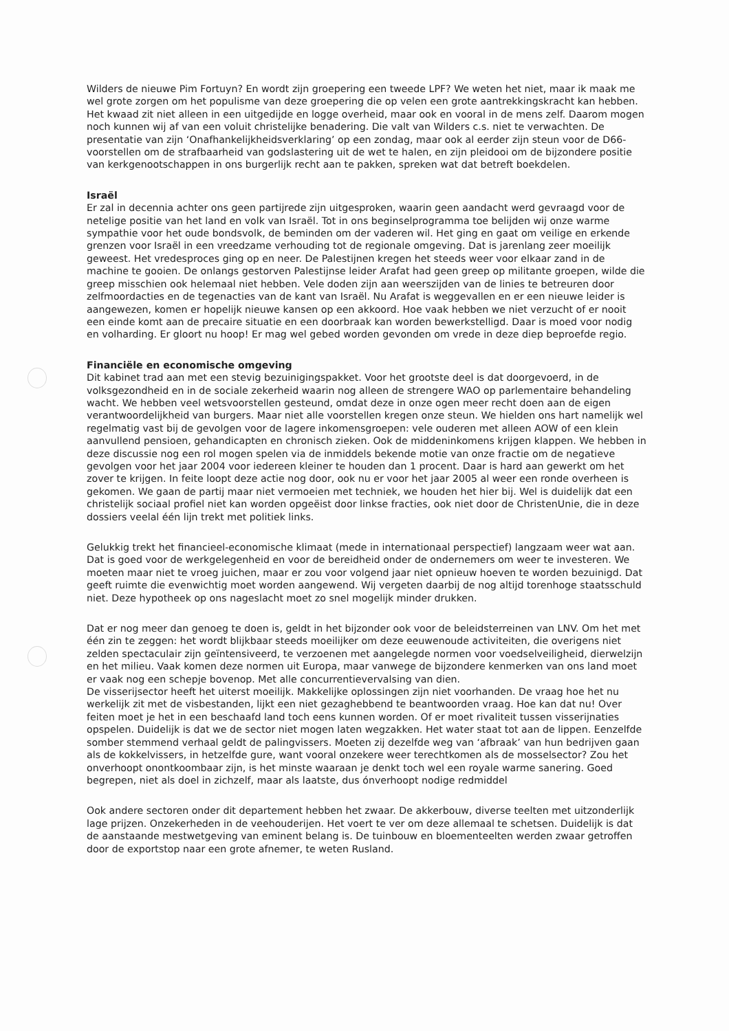Wilders de nieuwe Pim Fortuyn? En wordt zijn groepering een tweede LPF? We weten het niet, maar ik maak me wel grote zorgen om het populisme van deze groepering die op velen een grote aantrekkingskracht kan hebben.
Het kwaad zit niet alleen in een uitgedijde en logge overheid, maar ook en vooral in de mens zelf. Daarom mogen noch kunnen wij af van een voluit christelijke benadering. Die valt van Wilders c.s. niet te verwachten. De presentatie van zijn ‘Onafhankelijkheidsverklaring’ op een zondag, maar ook al eerder zijn steun voor de D66-voorstellen om de strafbaarheid van godslastering uit de wet te halen, en zijn pleidooi om de bijzondere positie van kerkgenootschappen in ons burgerlijk recht aan te pakken, spreken wat dat betreft boekdelen.
Israël
Er zal in decennia achter ons geen partijrede zijn uitgesproken, waarin geen aandacht werd gevraagd voor de netelige positie van het land en volk van Israël. Tot in ons beginselprogramma toe belijden wij onze warme sympathie voor het oude bondsvolk, de beminden om der vaderen wil. Het ging en gaat om veilige en erkende grenzen voor Israël in een vreedzame verhouding tot de regionale omgeving. Dat is jarenlang zeer moeilijk geweest. Het vredesproces ging op en neer. De Palestijnen kregen het steeds weer voor elkaar zand in de machine te gooien. De onlangs gestorven Palestijnse leider Arafat had geen greep op militante groepen, wilde die greep misschien ook helemaal niet hebben. Vele doden zijn aan weerszijden van de linies te betreuren door zelfmoordacties en de tegenacties van de kant van Israël. Nu Arafat is weggevallen en er een nieuwe leider is aangewezen, komen er hopelijk nieuwe kansen op een akkoord. Hoe vaak hebben we niet verzucht of er nooit een einde komt aan de precaire situatie en een doorbraak kan worden bewerkstelligd. Daar is moed voor nodig en volharding. Er gloort nu hoop! Er mag wel gebed worden gevonden om vrede in deze diep beproefde regio.
Financiële en economische omgeving
Dit kabinet trad aan met een stevig bezuinigingspakket. Voor het grootste deel is dat doorgevoerd, in de volksgezondheid en in de sociale zekerheid waarin nog alleen de strengere WAO op parlementaire behandeling wacht. We hebben veel wetsvoorstellen gesteund, omdat deze in onze ogen meer recht doen aan de eigen verantwoordelijkheid van burgers. Maar niet alle voorstellen kregen onze steun. We hielden ons hart namelijk wel regelmatig vast bij de gevolgen voor de lagere inkomensgroepen: vele ouderen met alleen AOW of een klein aanvullend pensioen, gehandicapten en chronisch zieken. Ook de middeninkomens krijgen klappen. We hebben in deze discussie nog een rol mogen spelen via de inmiddels bekende motie van onze fractie om de negatieve gevolgen voor het jaar 2004 voor iedereen kleiner te houden dan 1 procent. Daar is hard aan gewerkt om het zover te krijgen. In feite loopt deze actie nog door, ook nu er voor het jaar 2005 al weer een ronde overheen is gekomen. We gaan de partij maar niet vermoeien met techniek, we houden het hier bij. Wel is duidelijk dat een christelijk sociaal profiel niet kan worden opgeëist door linkse fracties, ook niet door de ChristenUnie, die in deze dossiers veelal één lijn trekt met politiek links.
Gelukkig trekt het financieel-economische klimaat (mede in internationaal perspectief) langzaam weer wat aan. Dat is goed voor de werkgelegenheid en voor de bereidheid onder de ondernemers om weer te investeren. We moeten maar niet te vroeg juichen, maar er zou voor volgend jaar niet opnieuw hoeven te worden bezuinigd. Dat geeft ruimte die evenwichtig moet worden aangewend. Wij vergeten daarbij de nog altijd torenhoge staatsschuld niet. Deze hypotheek op ons nageslacht moet zo snel mogelijk minder drukken.
Dat er nog meer dan genoeg te doen is, geldt in het bijzonder ook voor de beleidsterreinen van LNV. Om het met één zin te zeggen: het wordt blijkbaar steeds moeilijker om deze eeuwenoude activiteiten, die overigens niet zelden spectaculair zijn geïntensiveerd, te verzoenen met aangelegde normen voor voedselveiligheid, dierwelzijn en het milieu. Vaak komen deze normen uit Europa, maar vanwege de bijzondere kenmerken van ons land moet er vaak nog een schepje bovenop. Met alle concurrentievervalsing van dien.
De visserijsector heeft het uiterst moeilijk. Makkelijke oplossingen zijn niet voorhanden. De vraag hoe het nu werkelijk zit met de visbestanden, lijkt een niet gezaghebbend te beantwoorden vraag. Hoe kan dat nu! Over feiten moet je het in een beschaafd land toch eens kunnen worden. Of er moet rivaliteit tussen visserijnaties opspelen. Duidelijk is dat we de sector niet mogen laten wegzakken. Het water staat tot aan de lippen. Eenzelfde somber stemmend verhaal geldt de palingvissers. Moeten zij dezelfde weg van ‘afbraak’ van hun bedrijven gaan als de kokkelvissers, in hetzelfde gure, want vooral onzekere weer terechtkomen als de mosselsector? Zou het onverhoopt onontkoombaar zijn, is het minste waaraan je denkt toch wel een royale warme sanering. Goed begrepen, niet als doel in zichzelf, maar als laatste, dus ónverhoopt nodige redmiddel
Ook andere sectoren onder dit departement hebben het zwaar. De akkerbouw, diverse teelten met uitzonderlijk lage prijzen. Onzekerheden in de veehouderijen. Het voert te ver om deze allemaal te schetsen. Duidelijk is dat de aanstaande mestwetgeving van eminent belang is. De tuinbouw en bloementeelten werden zwaar getroffen door de exportstop naar een grote afnemer, te weten Rusland.